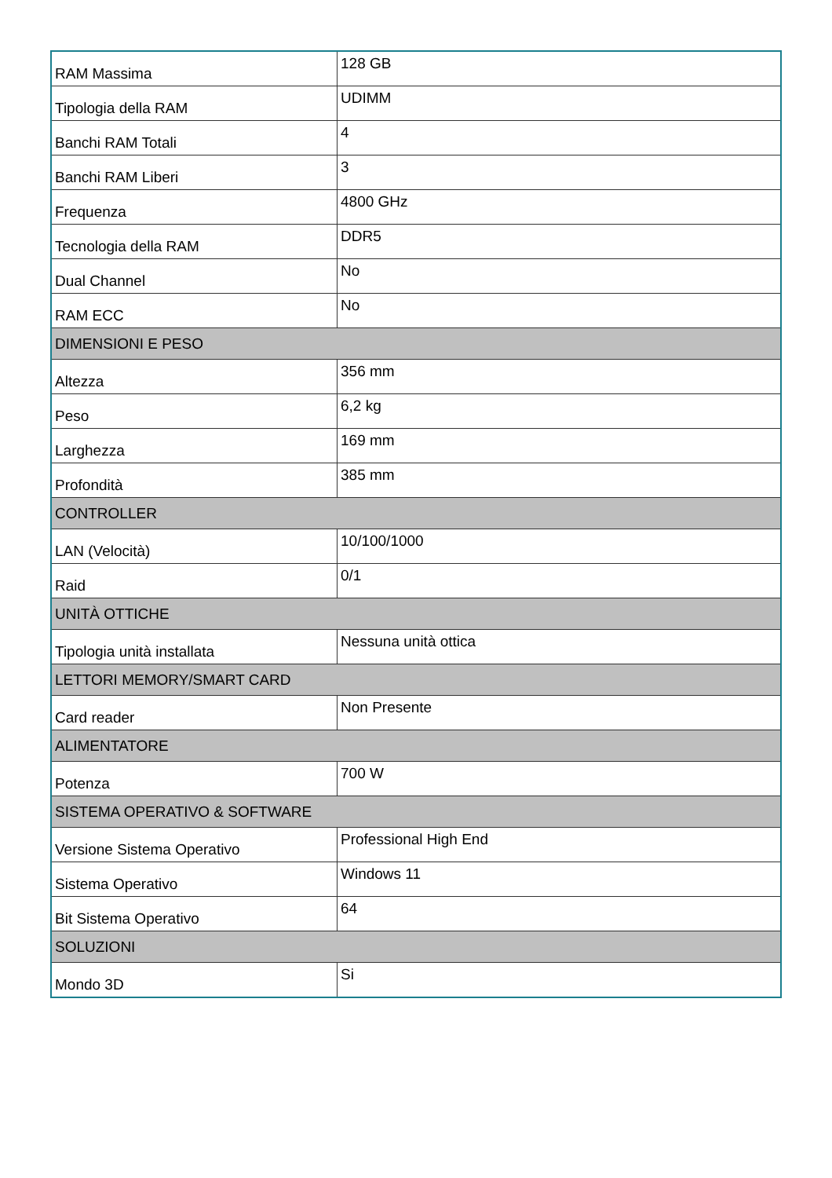| RAM Massima | 128 GB |
| Tipologia della RAM | UDIMM |
| Banchi RAM Totali | 4 |
| Banchi RAM Liberi | 3 |
| Frequenza | 4800 GHz |
| Tecnologia della RAM | DDR5 |
| Dual Channel | No |
| RAM ECC | No |
| DIMENSIONI E PESO | |
| Altezza | 356 mm |
| Peso | 6,2 kg |
| Larghezza | 169 mm |
| Profondità | 385 mm |
| CONTROLLER | |
| LAN (Velocità) | 10/100/1000 |
| Raid | 0/1 |
| UNITÀ OTTICHE | |
| Tipologia unità installata | Nessuna unità ottica |
| LETTORI MEMORY/SMART CARD | |
| Card reader | Non Presente |
| ALIMENTATORE | |
| Potenza | 700 W |
| SISTEMA OPERATIVO & SOFTWARE | |
| Versione Sistema Operativo | Professional High End |
| Sistema Operativo | Windows 11 |
| Bit Sistema Operativo | 64 |
| SOLUZIONI | |
| Mondo 3D | Si |